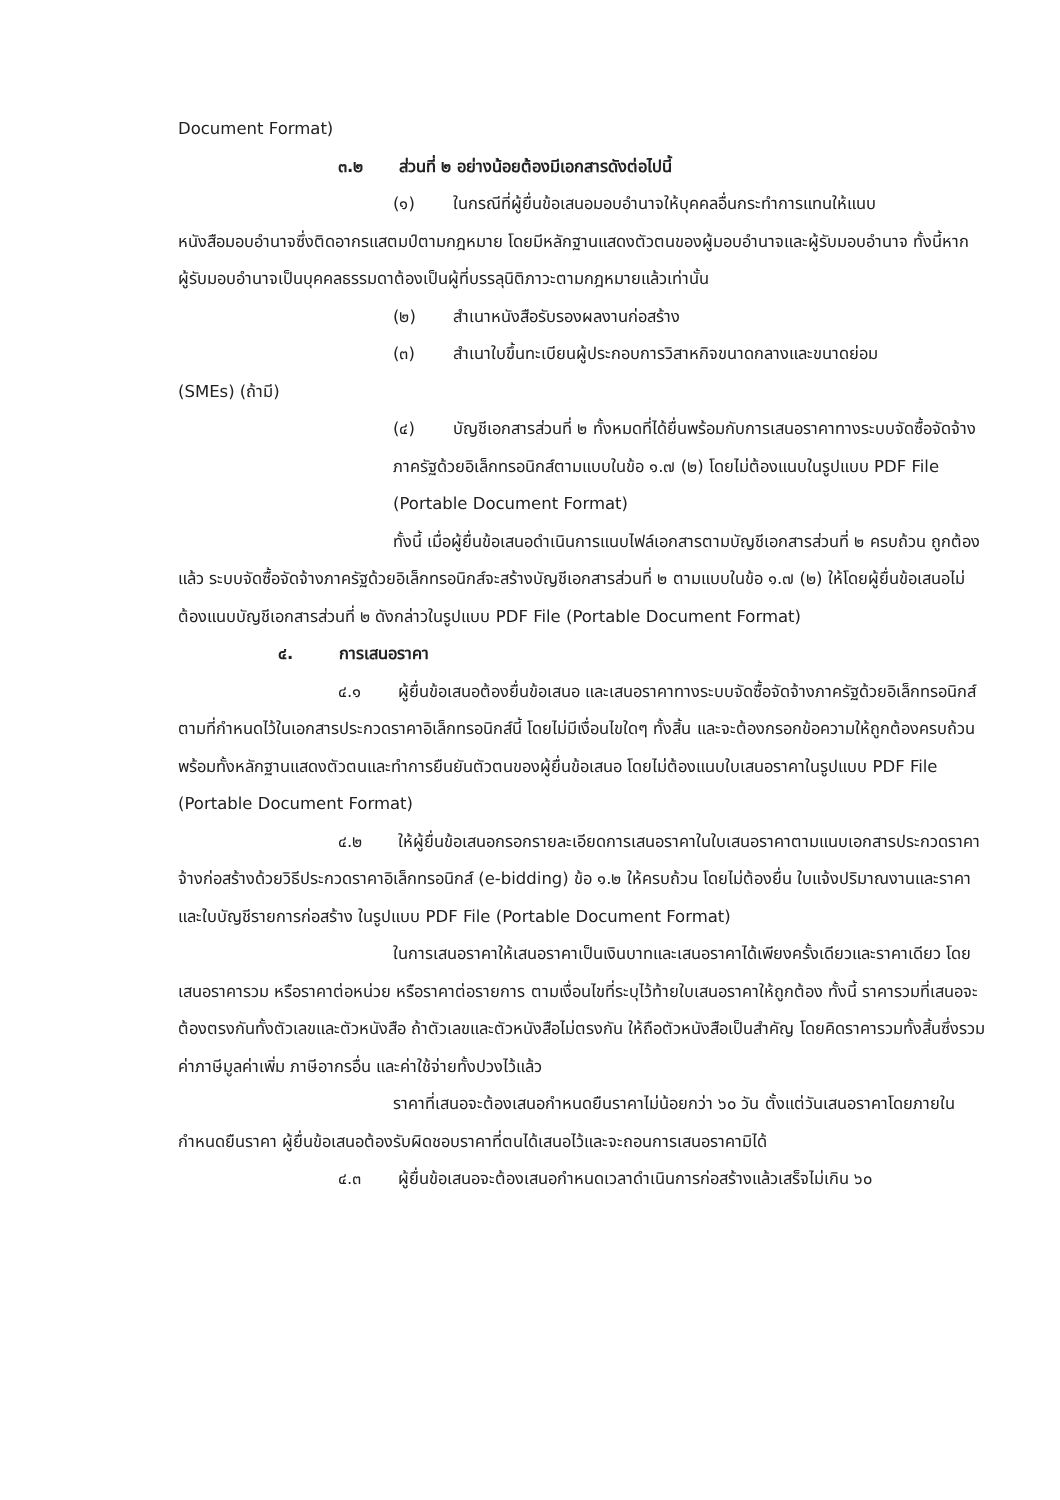Document Format)
๓.๒ ส่วนที่ ๒ อย่างน้อยต้องมีเอกสารดังต่อไปนี้
(๑) ในกรณีที่ผู้ยื่นข้อเสนอมอบอำนาจให้บุคคลอื่นกระทำการแทนให้แนบ
หนังสือมอบอำนาจซึ่งติดอากรแสตมป์ตามกฎหมาย โดยมีหลักฐานแสดงตัวตนของผู้มอบอำนาจและผู้รับมอบอำนาจ ทั้งนี้หากผู้รับมอบอำนาจเป็นบุคคลธรรมดาต้องเป็นผู้ที่บรรลุนิติภาวะตามกฎหมายแล้วเท่านั้น
(๒) สำเนาหนังสือรับรองผลงานก่อสร้าง
(๓) สำเนาใบขึ้นทะเบียนผู้ประกอบการวิสาหกิจขนาดกลางและขนาดย่อม
(SMEs) (ถ้ามี)
(๔) บัญชีเอกสารส่วนที่ ๒ ทั้งหมดที่ได้ยื่นพร้อมกับการเสนอราคาทางระบบจัดซื้อจัดจ้างภาครัฐด้วยอิเล็กทรอนิกส์ตามแบบในข้อ ๑.๗ (๒) โดยไม่ต้องแนบในรูปแบบ PDF File (Portable Document Format)
ทั้งนี้ เมื่อผู้ยื่นข้อเสนอดำเนินการแนบไฟล์เอกสารตามบัญชีเอกสารส่วนที่ ๒ ครบถ้วน ถูกต้องแล้ว ระบบจัดซื้อจัดจ้างภาครัฐด้วยอิเล็กทรอนิกส์จะสร้างบัญชีเอกสารส่วนที่ ๒ ตามแบบในข้อ ๑.๗ (๒) ให้โดยผู้ยื่นข้อเสนอไม่ต้องแนบบัญชีเอกสารส่วนที่ ๒ ดังกล่าวในรูปแบบ PDF File (Portable Document Format)
๔. การเสนอราคา
๔.๑ ผู้ยื่นข้อเสนอต้องยื่นข้อเสนอ และเสนอราคาทางระบบจัดซื้อจัดจ้างภาครัฐด้วยอิเล็กทรอนิกส์ตามที่กำหนดไว้ในเอกสารประกวดราคาอิเล็กทรอนิกส์นี้ โดยไม่มีเงื่อนไขใดๆ ทั้งสิ้น และจะต้องกรอกข้อความให้ถูกต้องครบถ้วน พร้อมทั้งหลักฐานแสดงตัวตนและทำการยืนยันตัวตนของผู้ยื่นข้อเสนอ โดยไม่ต้องแนบใบเสนอราคาในรูปแบบ PDF File (Portable Document Format)
๔.๒ ให้ผู้ยื่นข้อเสนอกรอกรายละเอียดการเสนอราคาในใบเสนอราคาตามแนบเอกสารประกวดราคาจ้างก่อสร้างด้วยวิธีประกวดราคาอิเล็กทรอนิกส์ (e-bidding) ข้อ ๑.๒ ให้ครบถ้วน โดยไม่ต้องยื่น ใบแจ้งปริมาณงานและราคาและใบบัญชีรายการก่อสร้าง ในรูปแบบ PDF File (Portable Document Format)
ในการเสนอราคาให้เสนอราคาเป็นเงินบาทและเสนอราคาได้เพียงครั้งเดียวและราคาเดียว โดยเสนอราคารวม หรือราคาต่อหน่วย หรือราคาต่อรายการ ตามเงื่อนไขที่ระบุไว้ท้ายใบเสนอราคาให้ถูกต้อง ทั้งนี้ ราคารวมที่เสนอจะต้องตรงกันทั้งตัวเลขและตัวหนังสือ ถ้าตัวเลขและตัวหนังสือไม่ตรงกัน ให้ถือตัวหนังสือเป็นสำคัญ โดยคิดราคารวมทั้งสิ้นซึ่งรวมค่าภาษีมูลค่าเพิ่ม ภาษีอากรอื่น และค่าใช้จ่ายทั้งปวงไว้แล้ว
ราคาที่เสนอจะต้องเสนอกำหนดยืนราคาไม่น้อยกว่า ๖๐ วัน ตั้งแต่วันเสนอราคาโดยภายในกำหนดยืนราคา ผู้ยื่นข้อเสนอต้องรับผิดชอบราคาที่ตนได้เสนอไว้และจะถอนการเสนอราคามิได้
๔.๓ ผู้ยื่นข้อเสนอจะต้องเสนอกำหนดเวลาดำเนินการก่อสร้างแล้วเสร็จไม่เกิน ๖๐